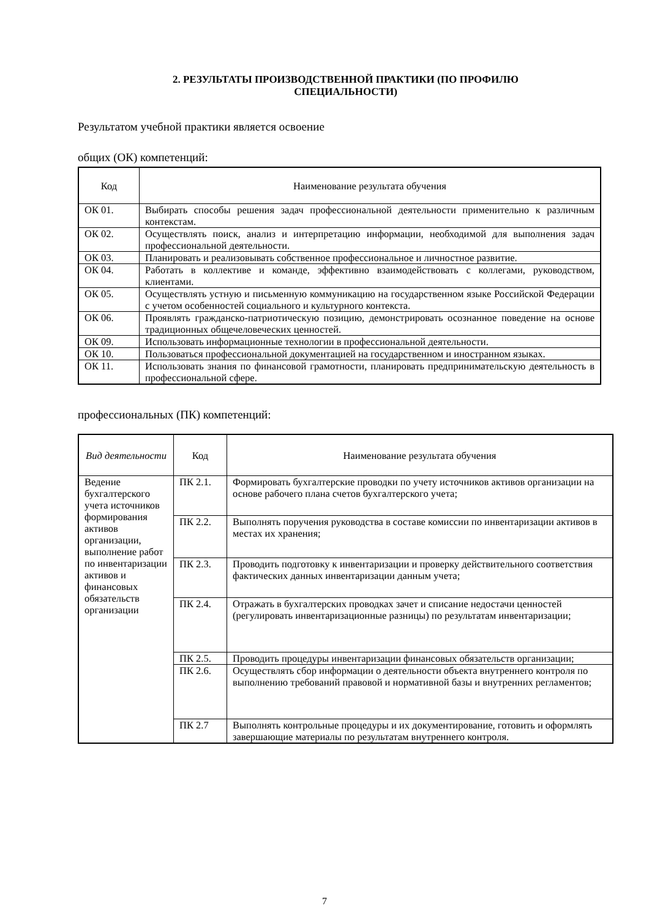2. РЕЗУЛЬТАТЫ ПРОИЗВОДСТВЕННОЙ ПРАКТИКИ (ПО ПРОФИЛЮ
СПЕЦИАЛЬНОСТИ)
Результатом учебной практики является освоение
общих (ОК) компетенций:
| Код | Наименование результата обучения |
| --- | --- |
| ОК 01. | Выбирать способы решения задач профессиональной деятельности применительно к различным контекстам. |
| ОК 02. | Осуществлять поиск, анализ и интерпретацию информации, необходимой для выполнения задач профессиональной деятельности. |
| ОК 03. | Планировать и реализовывать собственное профессиональное и личностное развитие. |
| ОК 04. | Работать в коллективе и команде, эффективно взаимодействовать с коллегами, руководством, клиентами. |
| ОК 05. | Осуществлять устную и письменную коммуникацию на государственном языке Российской Федерации с учетом особенностей социального и культурного контекста. |
| ОК 06. | Проявлять гражданско-патриотическую позицию, демонстрировать осознанное поведение на основе традиционных общечеловеческих ценностей. |
| ОК 09. | Использовать информационные технологии в профессиональной деятельности. |
| ОК 10. | Пользоваться профессиональной документацией на государственном и иностранном языках. |
| ОК 11. | Использовать знания по финансовой грамотности, планировать предпринимательскую деятельность в профессиональной сфере. |
профессиональных (ПК) компетенций:
| Вид деятельности | Код | Наименование результата обучения |
| --- | --- | --- |
| Ведение бухгалтерского учета источников формирования активов организации, выполнение работ по инвентаризации активов и финансовых обязательств организации | ПК 2.1. | Формировать бухгалтерские проводки по учету источников активов организации на основе рабочего плана счетов бухгалтерского учета; |
| | ПК 2.2. | Выполнять поручения руководства в составе комиссии по инвентаризации активов в местах их хранения; |
| | ПК 2.3. | Проводить подготовку к инвентаризации и проверку действительного соответствия фактических данных инвентаризации данным учета; |
| | ПК 2.4. | Отражать в бухгалтерских проводках зачет и списание недостачи ценностей (регулировать инвентаризационные разницы) по результатам инвентаризации; |
| | ПК 2.5. | Проводить процедуры инвентаризации финансовых обязательств организации; |
| | ПК 2.6. | Осуществлять сбор информации о деятельности объекта внутреннего контроля по выполнению требований правовой и нормативной базы и внутренних регламентов; |
| | ПК 2.7 | Выполнять контрольные процедуры и их документирование, готовить и оформлять завершающие материалы по результатам внутреннего контроля. |
7